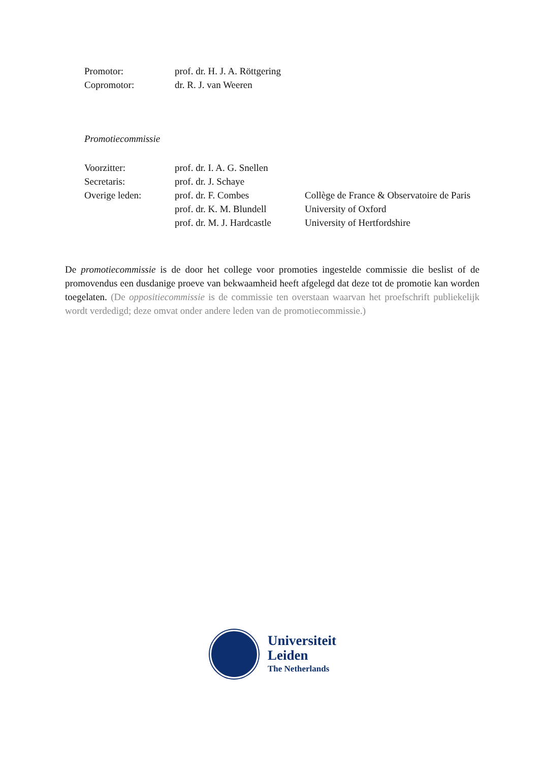| Promotor: | prof. dr. H. J. A. Röttgering |
| Copromotor: | dr. R. J. van Weeren |
Promotiecommissie
| Voorzitter: | prof. dr. I. A. G. Snellen | |
| Secretaris: | prof. dr. J. Schaye | |
| Overige leden: | prof. dr. F. Combes | Collège de France & Observatoire de Paris |
| | prof. dr. K. M. Blundell | University of Oxford |
| | prof. dr. M. J. Hardcastle | University of Hertfordshire |
De promotiecommissie is de door het college voor promoties ingestelde commissie die beslist of de promovendus een dusdanige proeve van bekwaamheid heeft afgelegd dat deze tot de promotie kan worden toegelaten. (De oppositiecommissie is de commissie ten overstaan waarvan het proefschrift publiekelijk wordt verdedigd; deze omvat onder andere leden van de promotiecommissie.)
Universiteit
Leiden
The Netherlands